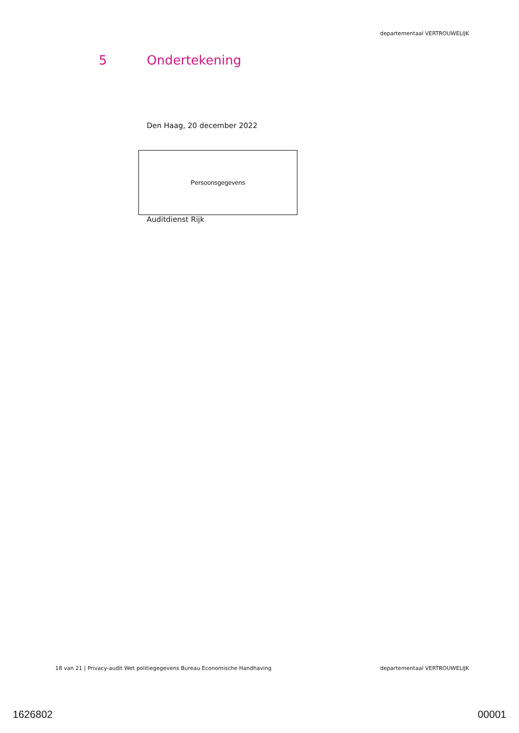departementaal VERTROUWELIJK
5 Ondertekening
Den Haag, 20 december 2022
Persoonsgegevens
Auditdienst Rijk
18 van 21 | Privacy-audit Wet politiegegevens Bureau Economische Handhaving departementaal VERTROUWELIJK
1626802 00001